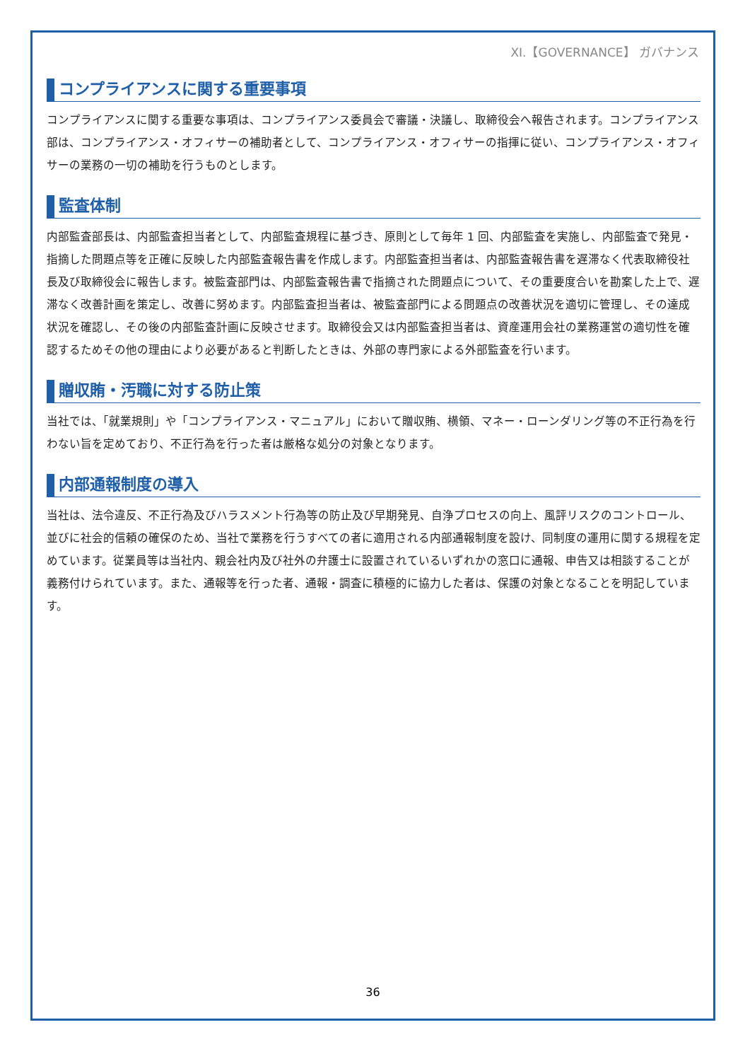XI.【GOVERNANCE】 ガバナンス
コンプライアンスに関する重要事項
コンプライアンスに関する重要な事項は、コンプライアンス委員会で審議・決議し、取締役会へ報告されます。コンプライアンス部は、コンプライアンス・オフィサーの補助者として、コンプライアンス・オフィサーの指揮に従い、コンプライアンス・オフィサーの業務の一切の補助を行うものとします。
監査体制
内部監査部長は、内部監査担当者として、内部監査規程に基づき、原則として毎年 1 回、内部監査を実施し、内部監査で発見・指摘した問題点等を正確に反映した内部監査報告書を作成します。内部監査担当者は、内部監査報告書を遅滞なく代表取締役社長及び取締役会に報告します。被監査部門は、内部監査報告書で指摘された問題点について、その重要度合いを勘案した上で、遅滞なく改善計画を策定し、改善に努めます。内部監査担当者は、被監査部門による問題点の改善状況を適切に管理し、その達成状況を確認し、その後の内部監査計画に反映させます。取締役会又は内部監査担当者は、資産運用会社の業務運営の適切性を確認するためその他の理由により必要があると判断したときは、外部の専門家による外部監査を行います。
贈収賄・汚職に対する防止策
当社では、「就業規則」や「コンプライアンス・マニュアル」において贈収賄、横領、マネー・ローンダリング等の不正行為を行わない旨を定めており、不正行為を行った者は厳格な処分の対象となります。
内部通報制度の導入
当社は、法令違反、不正行為及びハラスメント行為等の防止及び早期発見、自浄プロセスの向上、風評リスクのコントロール、並びに社会的信頼の確保のため、当社で業務を行うすべての者に適用される内部通報制度を設け、同制度の運用に関する規程を定めています。従業員等は当社内、親会社内及び社外の弁護士に設置されているいずれかの窓口に通報、申告又は相談することが義務付けられています。また、通報等を行った者、通報・調査に積極的に協力した者は、保護の対象となることを明記しています。
36